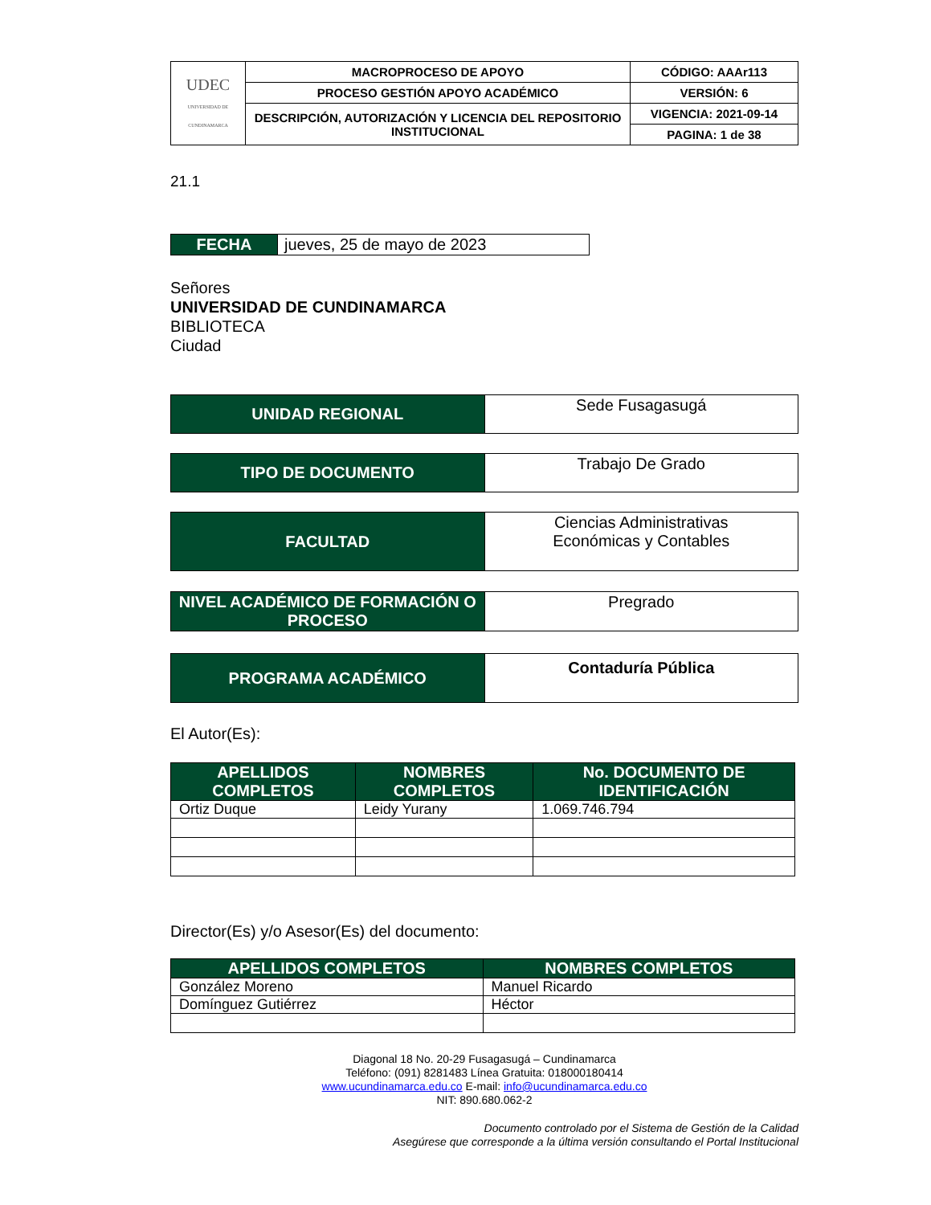| UDEC UNIVERSIDAD DE CUNDINAMARCA | MACROPROCESO DE APOYO | CÓDIGO: AAAr113 |
| | PROCESO GESTIÓN APOYO ACADÉMICO | VERSIÓN: 6 |
| | DESCRIPCIÓN, AUTORIZACIÓN Y LICENCIA DEL REPOSITORIO INSTITUCIONAL | VIGENCIA: 2021-09-14 |
| | | PAGINA: 1 de 38 |
21.1
| FECHA | jueves, 25 de mayo de 2023 |
Señores
UNIVERSIDAD DE CUNDINAMARCA
BIBLIOTECA
Ciudad
| UNIDAD REGIONAL | Sede Fusagasugá |
| TIPO DE DOCUMENTO | Trabajo De Grado |
| FACULTAD | Ciencias Administrativas Económicas y Contables |
| NIVEL ACADÉMICO DE FORMACIÓN O PROCESO | Pregrado |
| PROGRAMA ACADÉMICO | Contaduría Pública |
El Autor(Es):
| APELLIDOS COMPLETOS | NOMBRES COMPLETOS | No. DOCUMENTO DE IDENTIFICACIÓN |
| --- | --- | --- |
| Ortiz Duque | Leidy Yurany | 1.069.746.794 |
Director(Es) y/o Asesor(Es) del documento:
| APELLIDOS COMPLETOS | NOMBRES COMPLETOS |
| --- | --- |
| González Moreno | Manuel Ricardo |
| Domínguez Gutiérrez | Héctor |
Diagonal 18 No. 20-29 Fusagasugá – Cundinamarca
Teléfono: (091) 8281483 Línea Gratuita: 018000180414
www.ucundinamarca.edu.co E-mail: info@ucundinamarca.edu.co
NIT: 890.680.062-2
Documento controlado por el Sistema de Gestión de la Calidad
Asegúrese que corresponde a la última versión consultando el Portal Institucional